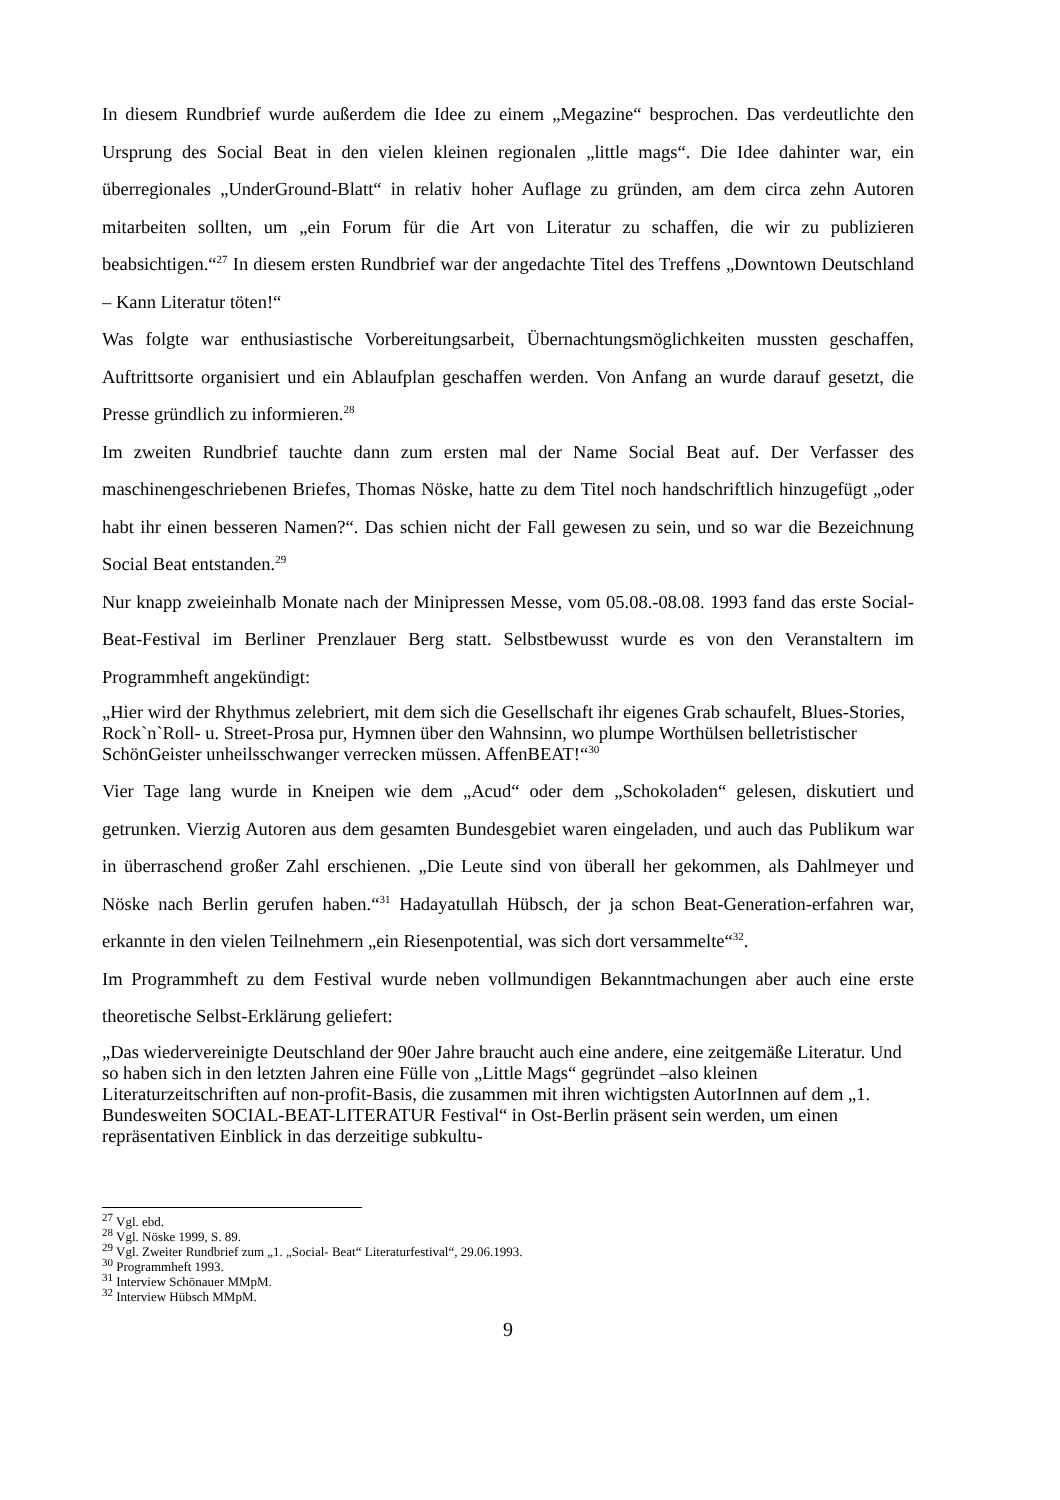In diesem Rundbrief wurde außerdem die Idee zu einem „Megazine“ besprochen. Das verdeutlichte den Ursprung des Social Beat in den vielen kleinen regionalen „little mags“. Die Idee dahinter war, ein überregionales „UnderGround-Blatt“ in relativ hoher Auflage zu gründen, am dem circa zehn Autoren mitarbeiten sollten, um „ein Forum für die Art von Literatur zu schaffen, die wir zu publizieren beabsichtigen.“<sup>27</sup> In diesem ersten Rundbrief war der angedachte Titel des Treffens „Downtown Deutschland – Kann Literatur töten!“
Was folgte war enthusiastische Vorbereitungsarbeit, Übernachtungsmöglichkeiten mussten geschaffen, Auftrittsorte organisiert und ein Ablaufplan geschaffen werden. Von Anfang an wurde darauf gesetzt, die Presse gründlich zu informieren.<sup>28</sup>
Im zweiten Rundbrief tauchte dann zum ersten mal der Name Social Beat auf. Der Verfasser des maschinengeschriebenen Briefes, Thomas Nöske, hatte zu dem Titel noch handschriftlich hinzugefügt „oder habt ihr einen besseren Namen?“. Das schien nicht der Fall gewesen zu sein, und so war die Bezeichnung Social Beat entstanden.<sup>29</sup>
Nur knapp zweieinhalb Monate nach der Minipressen Messe, vom 05.08.-08.08. 1993 fand das erste Social-Beat-Festival im Berliner Prenzlauer Berg statt. Selbstbewusst wurde es von den Veranstaltern im Programmheft angekündigt:
„Hier wird der Rhythmus zelebriert, mit dem sich die Gesellschaft ihr eigenes Grab schaufelt, Blues-Stories, Rock`n`Roll- u. Street-Prosa pur, Hymnen über den Wahnsinn, wo plumpe Worthülsen belletristischer SchönGeister unheilsschwanger verrecken müssen. AffenBEAT!“<sup>30</sup>
Vier Tage lang wurde in Kneipen wie dem „Acud“ oder dem „Schokoladen“ gelesen, diskutiert und getrunken. Vierzig Autoren aus dem gesamten Bundesgebiet waren eingeladen, und auch das Publikum war in überraschend großer Zahl erschienen. „Die Leute sind von überall her gekommen, als Dahlmeyer und Nöske nach Berlin gerufen haben.“<sup>31</sup> Hadayatullah Hübsch, der ja schon Beat-Generation-erfahren war, erkannte in den vielen Teilnehmern „ein Riesenpotential, was sich dort versammelte“<sup>32</sup>.
Im Programmheft zu dem Festival wurde neben vollmundigen Bekanntmachungen aber auch eine erste theoretische Selbst-Erklärung geliefert:
„Das wiedervereinigte Deutschland der 90er Jahre braucht auch eine andere, eine zeitgemäße Literatur. Und so haben sich in den letzten Jahren eine Fülle von „Little Mags“ gegründet –also kleinen Literaturzeitschriften auf non-profit-Basis, die zusammen mit ihren wichtigsten AutorInnen auf dem „1. Bundesweiten SOCIAL-BEAT-LITERATUR Festival“ in Ost-Berlin präsent sein werden, um einen repräsentativen Einblick in das derzeitige subkultu-
<sup>27</sup> Vgl. ebd.
<sup>28</sup> Vgl. Nöske 1999, S. 89.
<sup>29</sup> Vgl. Zweiter Rundbrief zum „1. „Social- Beat“ Literaturfestival“, 29.06.1993.
<sup>30</sup> Programmheft 1993.
<sup>31</sup> Interview Schönauer MMpM.
<sup>32</sup> Interview Hübsch MMpM.
9